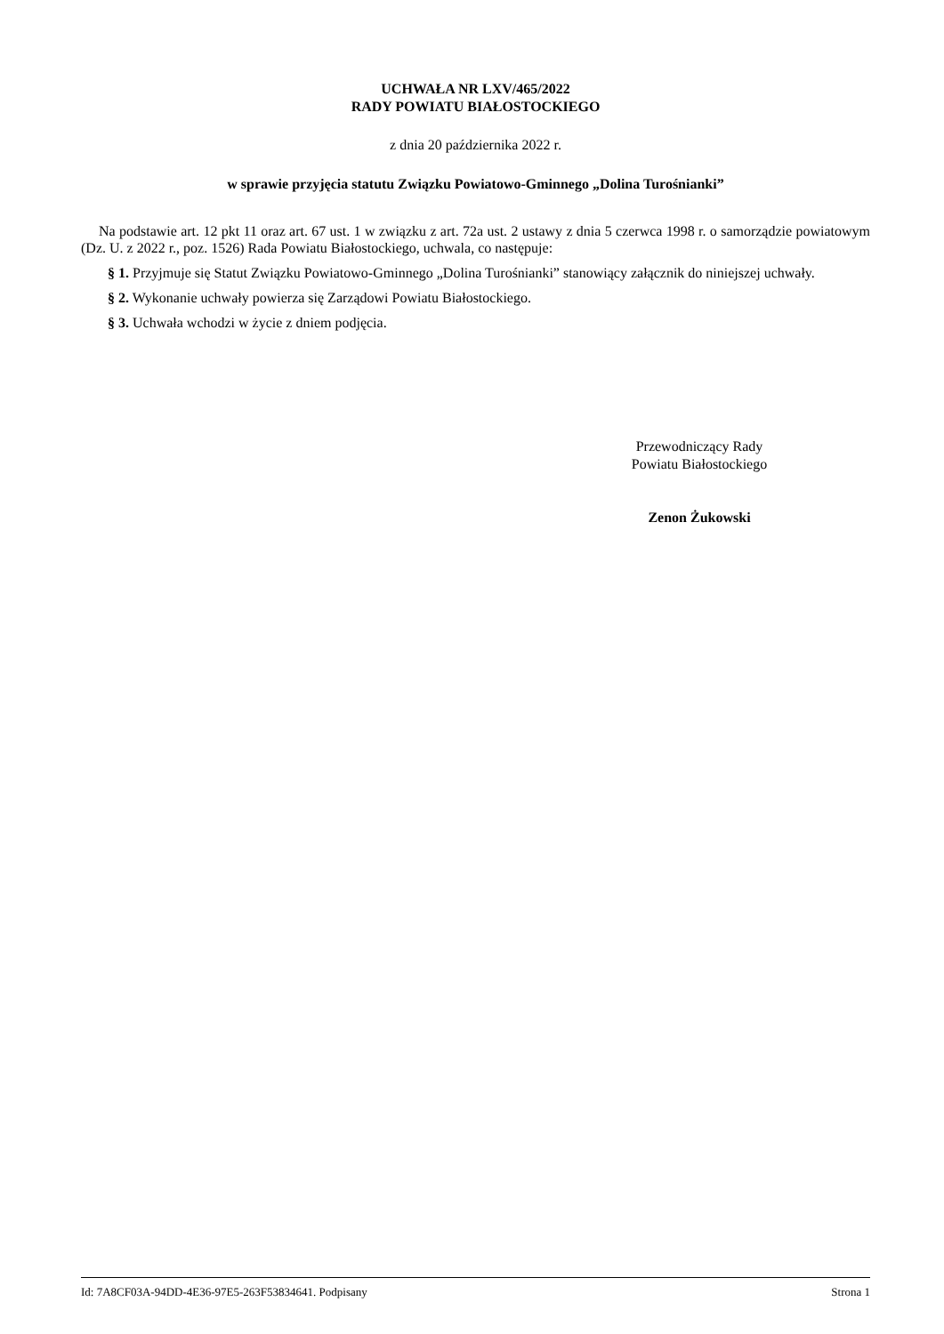UCHWAŁA NR LXV/465/2022
RADY POWIATU BIAŁOSTOCKIEGO
z dnia 20 października 2022 r.
w sprawie przyjęcia statutu Związku Powiatowo-Gminnego „Dolina Turośnianki”
Na podstawie art. 12 pkt 11 oraz art. 67 ust. 1 w związku z art. 72a ust. 2 ustawy z dnia 5 czerwca 1998 r. o samorządzie powiatowym (Dz. U. z 2022 r., poz. 1526) Rada Powiatu Białostockiego, uchwala, co następuje:
§ 1. Przyjmuje się Statut Związku Powiatowo-Gminnego „Dolina Turośnianki” stanowiący załącznik do niniejszej uchwały.
§ 2. Wykonanie uchwały powierza się Zarządowi Powiatu Białostockiego.
§ 3. Uchwała wchodzi w życie z dniem podjęcia.
Przewodniczący Rady
Powiatu Białostockiego
Zenon Żukowski
Id: 7A8CF03A-94DD-4E36-97E5-263F53834641. Podpisany Strona 1